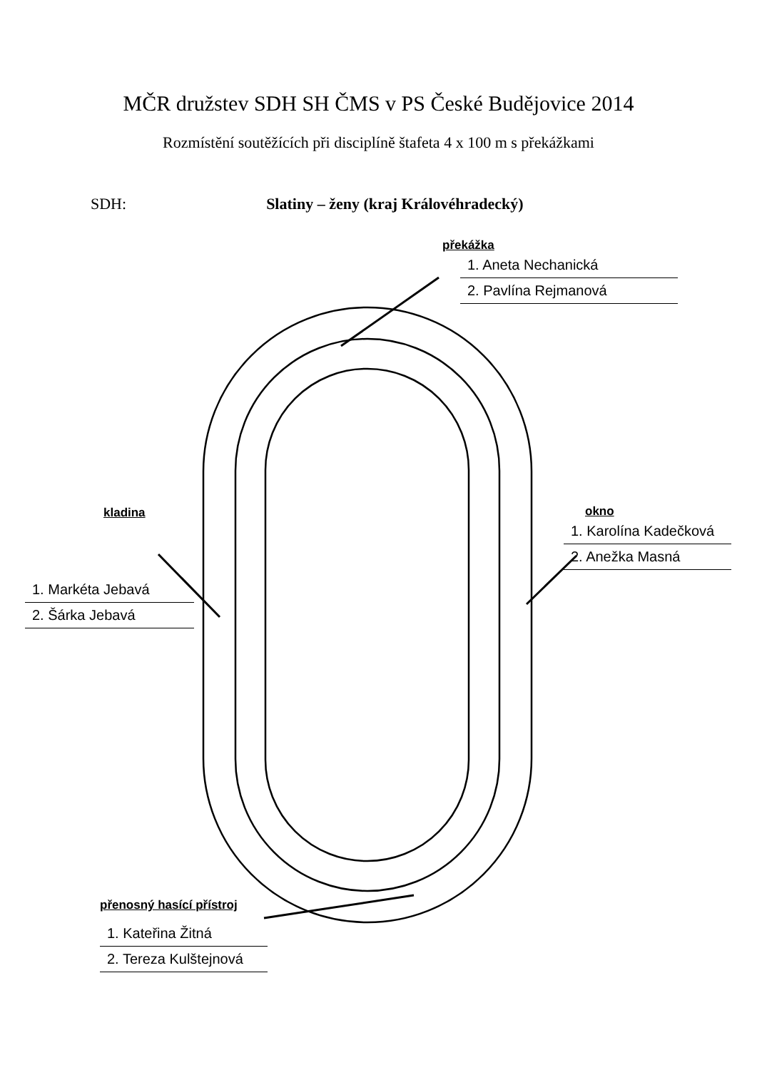MČR družstev SDH SH ČMS v PS České Budějovice 2014
Rozmístění soutěžících při disciplíně štafeta 4 x 100 m s překážkami
SDH: Slatiny – ženy (kraj Královéhradecký)
překážka
1. Aneta Nechanická
2. Pavlína Rejmanová
kladina
1. Markéta Jebavá
2. Šárka Jebavá
okno
1. Karolína Kadečková
2. Anežka Masná
přenosný hasící přístroj
1. Kateřina Žitná
2. Tereza Kulštejnová